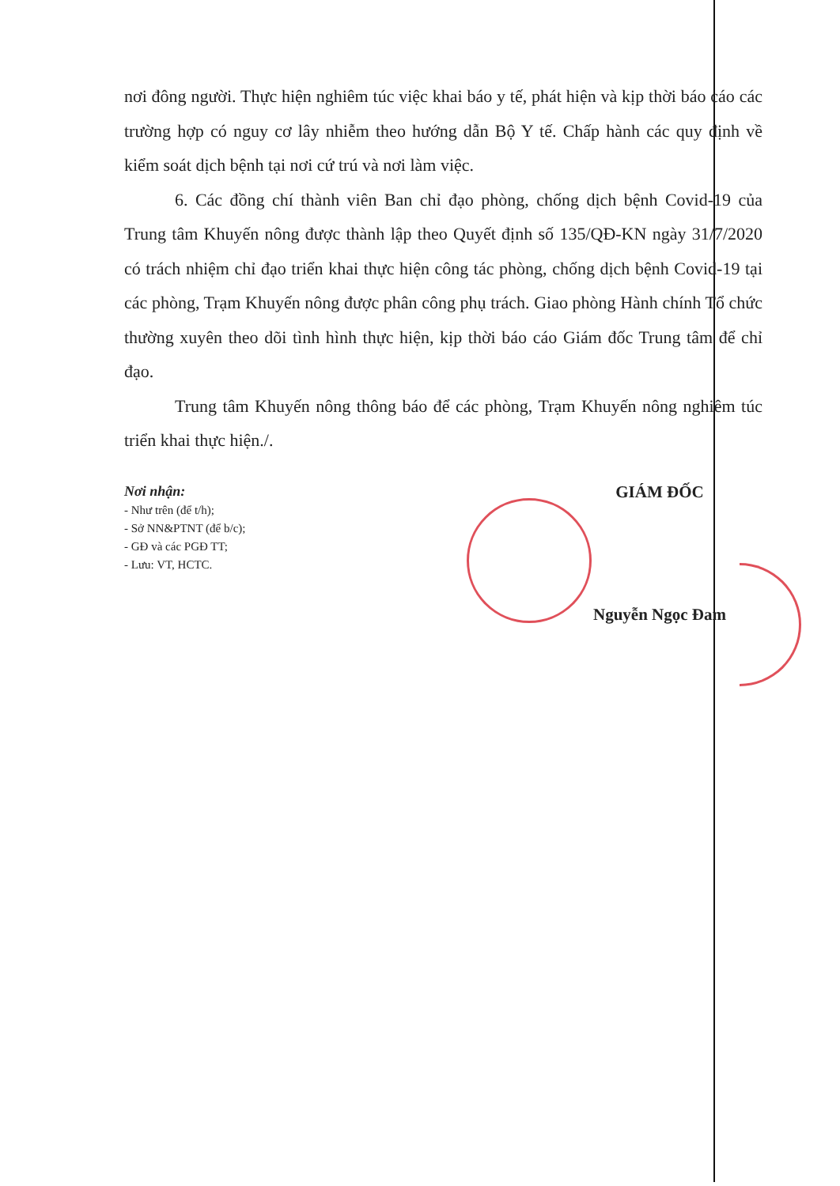nơi đông người. Thực hiện nghiêm túc việc khai báo y tế, phát hiện và kịp thời báo cáo các trường hợp có nguy cơ lây nhiễm theo hướng dẫn Bộ Y tế. Chấp hành các quy định về kiểm soát dịch bệnh tại nơi cứ trú và nơi làm việc.
6. Các đồng chí thành viên Ban chỉ đạo phòng, chống dịch bệnh Covid-19 của Trung tâm Khuyến nông được thành lập theo Quyết định số 135/QĐ-KN ngày 31/7/2020 có trách nhiệm chỉ đạo triển khai thực hiện công tác phòng, chống dịch bệnh Covid-19 tại các phòng, Trạm Khuyến nông được phân công phụ trách. Giao phòng Hành chính Tổ chức thường xuyên theo dõi tình hình thực hiện, kịp thời báo cáo Giám đốc Trung tâm để chỉ đạo.
Trung tâm Khuyến nông thông báo để các phòng, Trạm Khuyến nông nghiêm túc triển khai thực hiện./.
Nơi nhận:
- Như trên (để t/h);
- Sở NN&PTNT (để b/c);
- GĐ và các PGĐ TT;
- Lưu: VT, HCTC.
GIÁM ĐỐC
Nguyễn Ngọc Đam